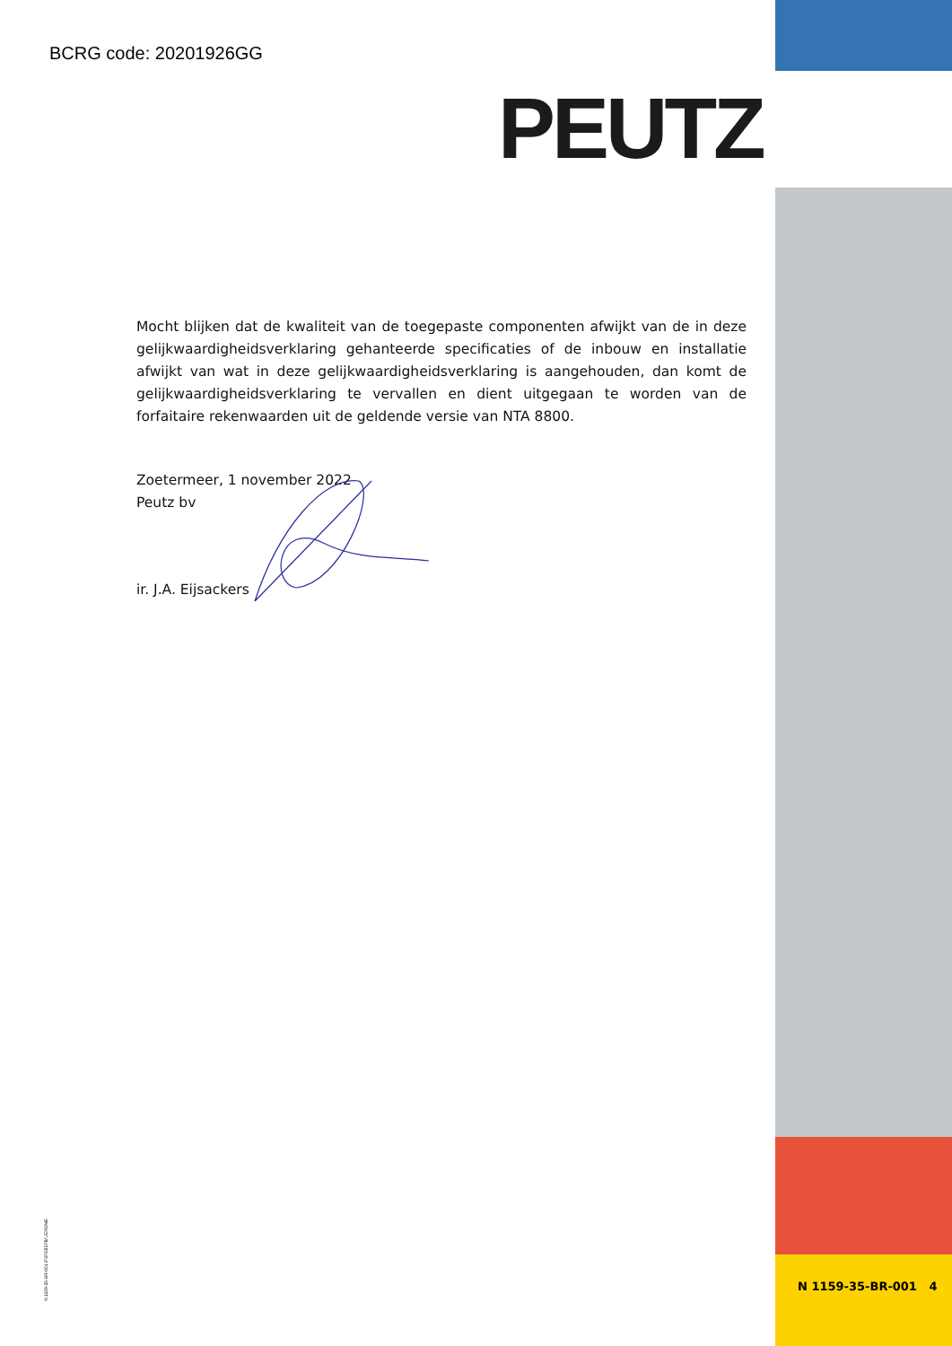BCRG code: 20201926GG
PEUTZ
Mocht blijken dat de kwaliteit van de toegepaste componenten afwijkt van de in deze gelijkwaardigheidsverklaring gehanteerde specificaties of de inbouw en installatie afwijkt van wat in deze gelijkwaardigheidsverklaring is aangehouden, dan komt de gelijkwaardigheidsverklaring te vervallen en dient uitgegaan te worden van de forfaitaire rekenwaarden uit de geldende versie van NTA 8800.
Zoetermeer, 1 november 2022
Peutz bv
ir. J.A. Eijsackers
N 1159-35-BR-001 /F5FE8EF8/ JEROME
N 1159-35-BR-001 4